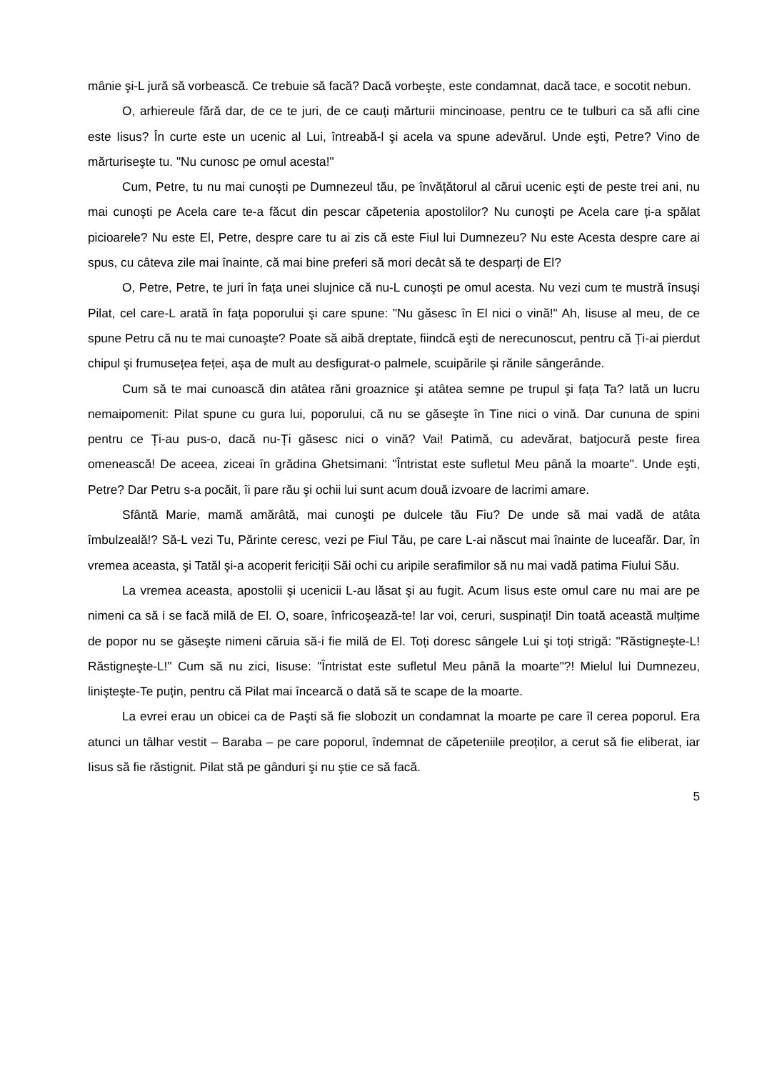mânie şi-L jură să vorbească. Ce trebuie să facă? Dacă vorbeşte, este condamnat, dacă tace, e socotit nebun.
O, arhiereule fără dar, de ce te juri, de ce cauți mărturii mincinoase, pentru ce te tulburi ca să afli cine este Iisus? În curte este un ucenic al Lui, întreabă-l şi acela va spune adevărul. Unde eşti, Petre? Vino de mărturiseşte tu. "Nu cunosc pe omul acesta!"
Cum, Petre, tu nu mai cunoşti pe Dumnezeul tău, pe învățătorul al cărui ucenic eşti de peste trei ani, nu mai cunoşti pe Acela care te-a făcut din pescar căpetenia apostolilor? Nu cunoşti pe Acela care ți-a spălat picioarele? Nu este El, Petre, despre care tu ai zis că este Fiul lui Dumnezeu? Nu este Acesta despre care ai spus, cu câteva zile mai înainte, că mai bine preferi să mori decât să te desparți de El?
O, Petre, Petre, te juri în fața unei slujnice că nu-L cunoşti pe omul acesta. Nu vezi cum te mustră însuşi Pilat, cel care-L arată în fața poporului şi care spune: "Nu găsesc în El nici o vină!" Ah, Iisuse al meu, de ce spune Petru că nu te mai cunoaşte? Poate să aibă dreptate, fiindcă eşti de nerecunoscut, pentru că Ți-ai pierdut chipul şi frumusețea feței, aşa de mult au desfigurat-o palmele, scuipările şi rănile sângerânde.
Cum să te mai cunoască din atâtea răni groaznice şi atâtea semne pe trupul şi fața Ta? Iată un lucru nemaipomenit: Pilat spune cu gura lui, poporului, că nu se găseşte în Tine nici o vină. Dar cununa de spini pentru ce Ți-au pus-o, dacă nu-Ți găsesc nici o vină? Vai! Patimă, cu adevărat, batjocură peste firea omenească! De aceea, ziceai în grădina Ghetsimani: "Întristat este sufletul Meu până la moarte". Unde eşti, Petre? Dar Petru s-a pocăit, îi pare rău şi ochii lui sunt acum două izvoare de lacrimi amare.
Sfântă Marie, mamă amărâtă, mai cunoşti pe dulcele tău Fiu? De unde să mai vadă de atâta îmbulzeală!? Să-L vezi Tu, Părinte ceresc, vezi pe Fiul Tău, pe care L-ai născut mai înainte de luceafăr. Dar, în vremea aceasta, şi Tatăl şi-a acoperit fericiții Săi ochi cu aripile serafimilor să nu mai vadă patima Fiului Său.
La vremea aceasta, apostolii şi ucenicii L-au lăsat şi au fugit. Acum Iisus este omul care nu mai are pe nimeni ca să i se facă milă de El. O, soare, înfricoşează-te! Iar voi, ceruri, suspinați! Din toată această mulțime de popor nu se găseşte nimeni căruia să-i fie milă de El. Toți doresc sângele Lui şi toți strigă: "Răstigneşte-L! Răstigneşte-L!" Cum să nu zici, Iisuse: "Întristat este sufletul Meu până la moarte"?! Mielul lui Dumnezeu, linişteşte-Te puțin, pentru că Pilat mai încearcă o dată să te scape de la moarte.
La evrei erau un obicei ca de Paşti să fie slobozit un condamnat la moarte pe care îl cerea poporul. Era atunci un tâlhar vestit – Baraba – pe care poporul, îndemnat de căpeteniile preoților, a cerut să fie eliberat, iar Iisus să fie răstignit. Pilat stă pe gânduri şi nu ştie ce să facă.
5